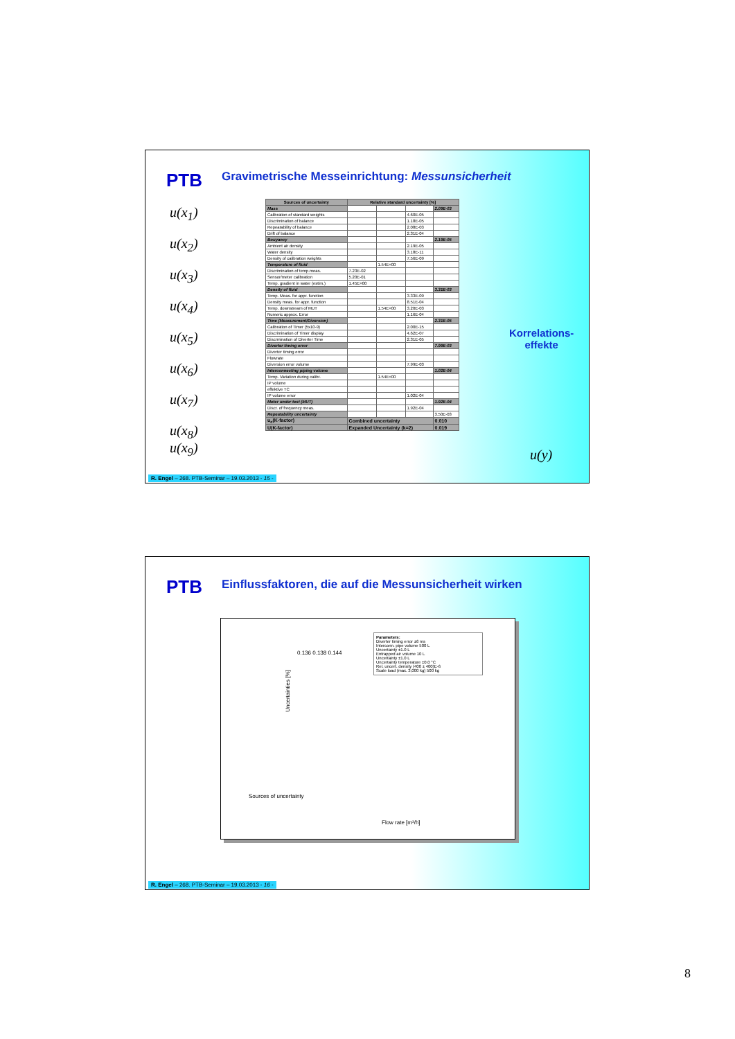PTB
Gravimetrische Messeinrichtung: Messunsicherheit
u(x<sub>1</sub>)
u(x<sub>2</sub>)
u(x<sub>3</sub>)
u(x<sub>4</sub>)
u(x<sub>5</sub>)
u(x<sub>6</sub>)
u(x<sub>7</sub>)
u(x<sub>8</sub>)
u(x<sub>9</sub>)
| Sources of uncertainty | Relative standard uncertainty [%] | | | |
| --- | --- | --- | --- | --- |
| Mass | | | | 2.09E-03 |
| Calibration of standard weights | | | 4.60E-05 | |
| Discrimination of balance | | | 1.18E-05 | |
| Repeatability of balance | | | 2.08E-03 | |
| Drift of balance | | | 2.31E-04 | |
| Bouyancy | | | | 2.19E-05 |
| Ambient air density | | | 2.19E-05 | |
| Water density | | | 3.18E-11 | |
| Density of calibration weights | | | 7.56E-09 | |
| Temperature of fluid | | 1.54E+00 | | |
| Discrimination of temp.meas. | 7.23E-02 | | | |
| Sensor/meter calibration | 5.20E-01 | | | |
| Temp. gradient in water (estim.) | 1.45E+00 | | | |
| Density of fluid | | | | 3.31E-03 |
| Temp. Meas. for appr. function | | | 3.33E-09 | |
| Density meas. for appr. function | | | 8.51E-04 | |
| Temp. downstream of MUT | | 1.54E+00 | 3.20E-03 | |
| Numeric approx. Error | | | 1.16E-04 | |
| Time (Measurement/Diversion) | | | | 2.31E-05 |
| Calibration of Timer (5x10-9) | | | 2.00E-15 | |
| Discrimination of Timer display | | | 4.62E-07 | |
| Discrmination of Diverter Time | | | 2.31E-05 | |
| Diverter timing error | | | | 7.99E-03 |
| Diverter timing error | | | | |
| Flowrate | | | | |
| Diversion error volume | | | 7.99E-03 | |
| Interconnecting piping volume | | | | 1.02E-04 |
| Temp. Variation during calibr. | | 1.54E+00 | | |
| IP volume | | | | |
| effektive TC | | | | |
| IP volume error | | | 1.02E-04 | |
| Meter under test (MUT) | | | | 1.92E-04 |
| Discr. of frequency meas. | | | 1.92E-04 | |
| Repeatability uncertainty | | | | 3.50E-03 |
| u<sub>c</sub>(K-factor) | Combined uncertainty | | | 0.010 |
| U(K-factor) | Expanded Uncertainty (k=2) | | | 0.019 |
Korrelations-
effekte
u(y)
R. Engel – 268. PTB-Seminar – 19.03.2013 - 15 -
PTB
Einflussfaktoren, die auf die Messunsicherheit wirken
Parameters:
Diverter timing error ±6 ms
Interconn. pipe volume 500 L
Uncertainty ±1.0 L
Entrapped air volume 10 L
Uncertainty ±1.0 L
Uncertainty temperature ±0.0 °C
Rel. uncert. density (400 ± 400)E-6
Scale load (max. 3,000 kg) 500 kg
Uncertainties [%]
0.136 0.138 0.144
Sources of uncertainty
Flow rate [m³/h]
R. Engel – 268. PTB-Seminar – 19.03.2013 - 16 -
8